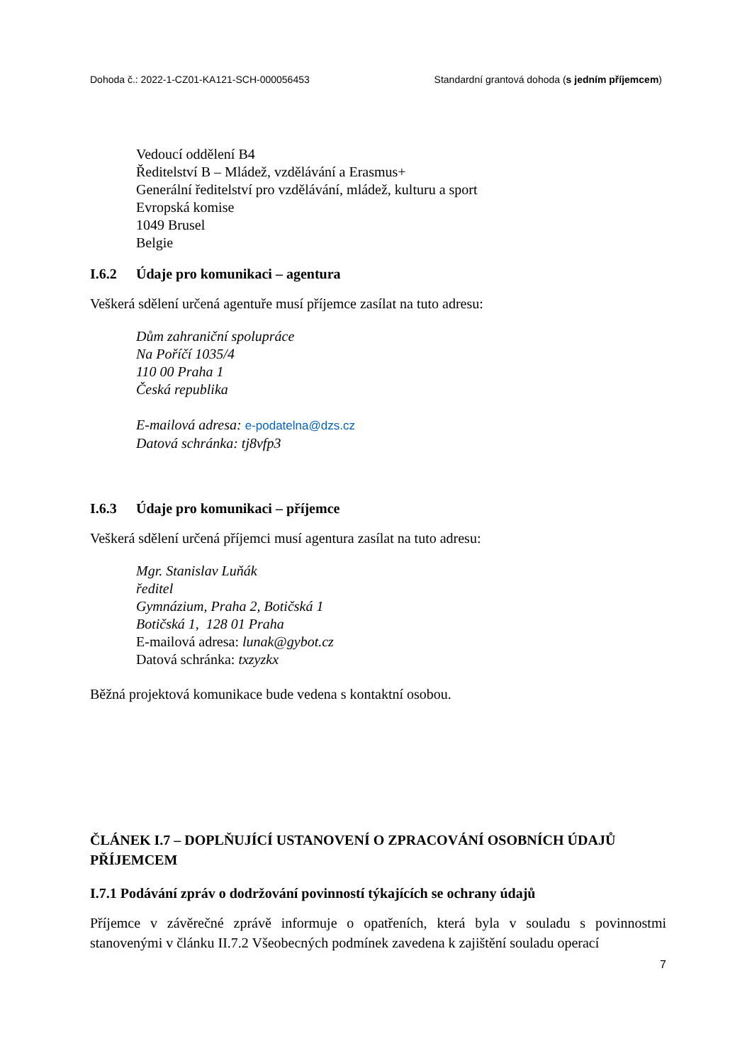Dohoda č.: 2022-1-CZ01-KA121-SCH-000056453 Standardní grantová dohoda (s jedním příjemcem)
Vedoucí oddělení B4
Ředitelství B – Mládež, vzdělávání a Erasmus+
Generální ředitelství pro vzdělávání, mládež, kulturu a sport
Evropská komise
1049 Brusel
Belgie
I.6.2 Údaje pro komunikaci – agentura
Veškerá sdělení určená agentuře musí příjemce zasílat na tuto adresu:
Dům zahraniční spolupráce
Na Poříčí 1035/4
110 00 Praha 1
Česká republika
E-mailová adresa: e-podatelna@dzs.cz
Datová schránka: tj8vfp3
I.6.3 Údaje pro komunikaci – příjemce
Veškerá sdělení určená příjemci musí agentura zasílat na tuto adresu:
Mgr. Stanislav Luňák
ředitel
Gymnázium, Praha 2, Botičská 1
Botičská 1, 128 01 Praha
E-mailová adresa: lunak@gybot.cz
Datová schránka: txzyzkx
Běžná projektová komunikace bude vedena s kontaktní osobou.
ČLÁNEK I.7 – DOPLŇUJÍCÍ USTANOVENÍ O ZPRACOVÁNÍ OSOBNÍCH ÚDAJŮ PŘÍJEMCEM
I.7.1 Podávání zpráv o dodržování povinností týkajících se ochrany údajů
Příjemce v závěrečné zprávě informuje o opatřeních, která byla v souladu s povinnostmi stanovenými v článku II.7.2 Všeobecných podmínek zavedena k zajištění souladu operací
7